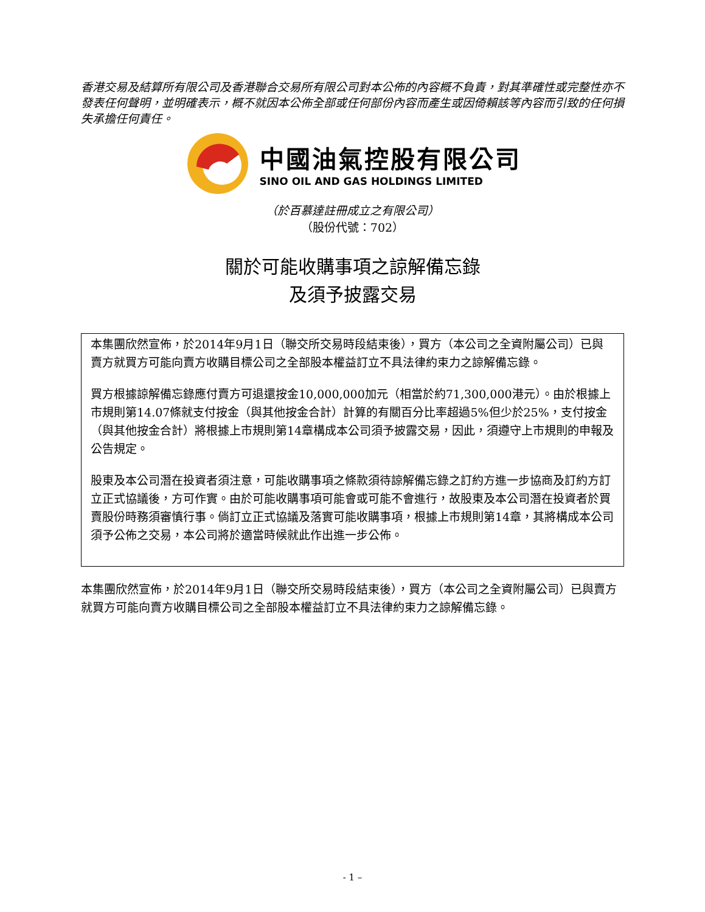香港交易及結算所有限公司及香港聯合交易所有限公司對本公佈的內容概不負責，對其準確性或完整性亦不發表任何聲明，並明確表示，概不就因本公佈全部或任何部份內容而產生或因倚賴該等內容而引致的任何損失承擔任何責任。
中國油氣控股有限公司
SINO OIL AND GAS HOLDINGS LIMITED
（於百慕達註冊成立之有限公司）
（股份代號：702）
關於可能收購事項之諒解備忘錄
及須予披露交易
本集團欣然宣佈，於2014年9月1日（聯交所交易時段結束後），買方（本公司之全資附屬公司）已與賣方就買方可能向賣方收購目標公司之全部股本權益訂立不具法律約束力之諒解備忘錄。
買方根據諒解備忘錄應付賣方可退還按金10,000,000加元（相當於約71,300,000港元）。由於根據上市規則第14.07條就支付按金（與其他按金合計）計算的有關百分比率超過5%但少於25%，支付按金（與其他按金合計）將根據上市規則第14章構成本公司須予披露交易，因此，須遵守上市規則的申報及公告規定。
股東及本公司潛在投資者須注意，可能收購事項之條款須待諒解備忘錄之訂約方進一步協商及訂約方訂立正式協議後，方可作實。由於可能收購事項可能會或可能不會進行，故股東及本公司潛在投資者於買賣股份時務須審慎行事。倘訂立正式協議及落實可能收購事項，根據上市規則第14章，其將構成本公司須予公佈之交易，本公司將於適當時候就此作出進一步公佈。
本集團欣然宣佈，於2014年9月1日（聯交所交易時段結束後），買方（本公司之全資附屬公司）已與賣方就買方可能向賣方收購目標公司之全部股本權益訂立不具法律約束力之諒解備忘錄。
- 1 –